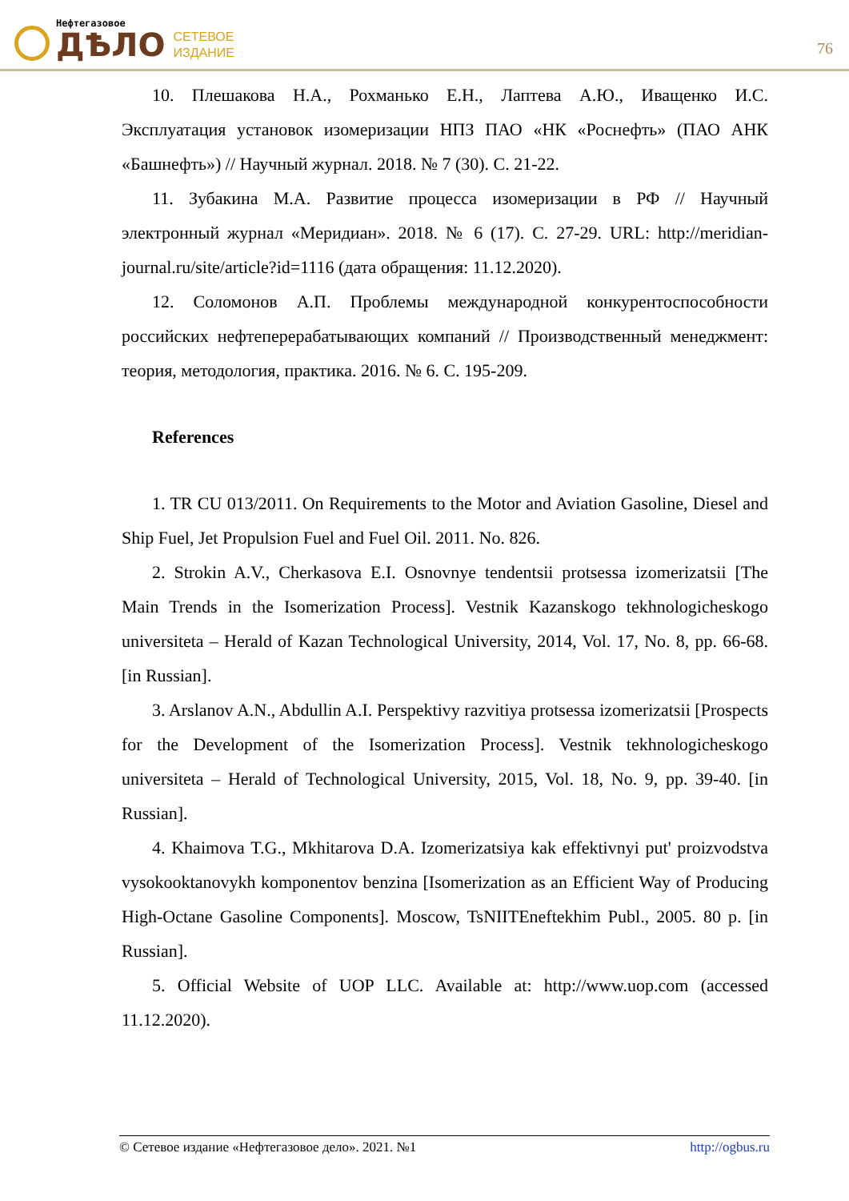Нефтегазовое
ДѢЛО
СЕТЕВОЕ
ИЗДАНИЕ
76
10. Плешакова Н.А., Рохманько Е.Н., Лаптева А.Ю., Иващенко И.С. Эксплуатация установок изомеризации НПЗ ПАО «НК «Роснефть» (ПАО АНК «Башнефть») // Научный журнал. 2018. № 7 (30). С. 21-22.
11. Зубакина М.А. Развитие процесса изомеризации в РФ // Научный электронный журнал «Меридиан». 2018. № 6 (17). С. 27-29. URL: http://meridian-journal.ru/site/article?id=1116 (дата обращения: 11.12.2020).
12. Соломонов А.П. Проблемы международной конкурентоспособности российских нефтеперерабатывающих компаний // Производственный менеджмент: теория, методология, практика. 2016. № 6. С. 195-209.
References
1. TR CU 013/2011. On Requirements to the Motor and Aviation Gasoline, Diesel and Ship Fuel, Jet Propulsion Fuel and Fuel Oil. 2011. No. 826.
2. Strokin A.V., Cherkasova E.I. Osnovnye tendentsii protsessa izomerizatsii [The Main Trends in the Isomerization Process]. Vestnik Kazanskogo tekhnologicheskogo universiteta – Herald of Kazan Technological University, 2014, Vol. 17, No. 8, pp. 66-68. [in Russian].
3. Arslanov A.N., Abdullin A.I. Perspektivy razvitiya protsessa izomerizatsii [Prospects for the Development of the Isomerization Process]. Vestnik tekhnologicheskogo universiteta – Herald of Technological University, 2015, Vol. 18, No. 9, pp. 39-40. [in Russian].
4. Khaimova T.G., Mkhitarova D.A. Izomerizatsiya kak effektivnyi put' proizvodstva vysokooktanovykh komponentov benzina [Isomerization as an Efficient Way of Producing High-Octane Gasoline Components]. Moscow, TsNIITEneftekhim Publ., 2005. 80 p. [in Russian].
5. Official Website of UOP LLC. Available at: http://www.uop.com (accessed 11.12.2020).
© Сетевое издание «Нефтегазовое дело». 2021. №1 http://ogbus.ru